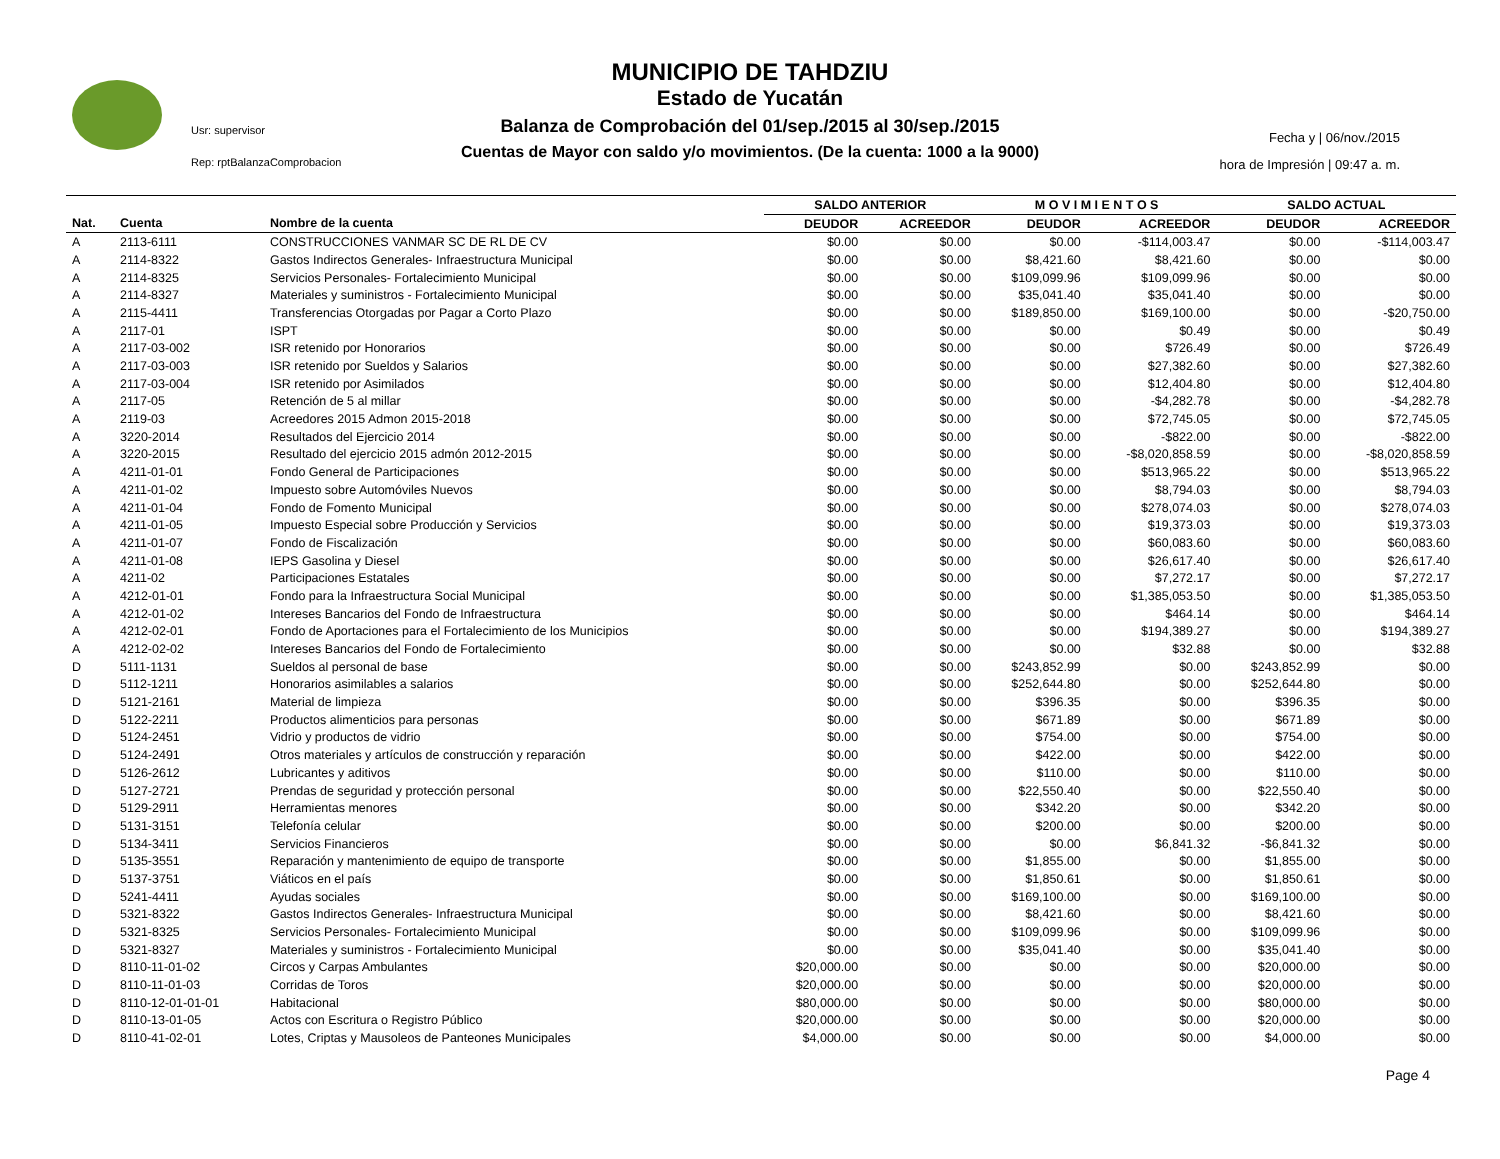Usr: supervisor
Rep: rptBalanzaComprobacion
MUNICIPIO DE TAHDZIU
Estado de Yucatán
Balanza de Comprobación del 01/sep./2015 al 30/sep./2015
Cuentas de Mayor con saldo y/o movimientos. (De la cuenta: 1000 a la 9000)
Fecha y | 06/nov./2015
hora de Impresión | 09:47 a. m.
| | | | SALDO ANTERIOR | | M O V I M I E N T O S | | SALDO ACTUAL | |
| --- | --- | --- | --- | --- | --- | --- | --- | --- |
| Nat. | Cuenta | Nombre de la cuenta | DEUDOR | ACREEDOR | DEUDOR | ACREEDOR | DEUDOR | ACREEDOR |
| A | 2113-6111 | CONSTRUCCIONES VANMAR SC DE RL DE CV | $0.00 | $0.00 | $0.00 | -$114,003.47 | $0.00 | -$114,003.47 |
| A | 2114-8322 | Gastos Indirectos Generales- Infraestructura Municipal | $0.00 | $0.00 | $8,421.60 | $8,421.60 | $0.00 | $0.00 |
| A | 2114-8325 | Servicios Personales- Fortalecimiento Municipal | $0.00 | $0.00 | $109,099.96 | $109,099.96 | $0.00 | $0.00 |
| A | 2114-8327 | Materiales y suministros - Fortalecimiento Municipal | $0.00 | $0.00 | $35,041.40 | $35,041.40 | $0.00 | $0.00 |
| A | 2115-4411 | Transferencias Otorgadas por Pagar a Corto Plazo | $0.00 | $0.00 | $189,850.00 | $169,100.00 | $0.00 | -$20,750.00 |
| A | 2117-01 | ISPT | $0.00 | $0.00 | $0.00 | $0.49 | $0.00 | $0.49 |
| A | 2117-03-002 | ISR retenido por Honorarios | $0.00 | $0.00 | $0.00 | $726.49 | $0.00 | $726.49 |
| A | 2117-03-003 | ISR retenido por Sueldos y Salarios | $0.00 | $0.00 | $0.00 | $27,382.60 | $0.00 | $27,382.60 |
| A | 2117-03-004 | ISR retenido por Asimilados | $0.00 | $0.00 | $0.00 | $12,404.80 | $0.00 | $12,404.80 |
| A | 2117-05 | Retención de 5 al millar | $0.00 | $0.00 | $0.00 | -$4,282.78 | $0.00 | -$4,282.78 |
| A | 2119-03 | Acreedores 2015 Admon 2015-2018 | $0.00 | $0.00 | $0.00 | $72,745.05 | $0.00 | $72,745.05 |
| A | 3220-2014 | Resultados del Ejercicio 2014 | $0.00 | $0.00 | $0.00 | -$822.00 | $0.00 | -$822.00 |
| A | 3220-2015 | Resultado del ejercicio 2015 admón 2012-2015 | $0.00 | $0.00 | $0.00 | -$8,020,858.59 | $0.00 | -$8,020,858.59 |
| A | 4211-01-01 | Fondo General de Participaciones | $0.00 | $0.00 | $0.00 | $513,965.22 | $0.00 | $513,965.22 |
| A | 4211-01-02 | Impuesto sobre Automóviles Nuevos | $0.00 | $0.00 | $0.00 | $8,794.03 | $0.00 | $8,794.03 |
| A | 4211-01-04 | Fondo de Fomento Municipal | $0.00 | $0.00 | $0.00 | $278,074.03 | $0.00 | $278,074.03 |
| A | 4211-01-05 | Impuesto Especial sobre Producción y Servicios | $0.00 | $0.00 | $0.00 | $19,373.03 | $0.00 | $19,373.03 |
| A | 4211-01-07 | Fondo de Fiscalización | $0.00 | $0.00 | $0.00 | $60,083.60 | $0.00 | $60,083.60 |
| A | 4211-01-08 | IEPS Gasolina y Diesel | $0.00 | $0.00 | $0.00 | $26,617.40 | $0.00 | $26,617.40 |
| A | 4211-02 | Participaciones Estatales | $0.00 | $0.00 | $0.00 | $7,272.17 | $0.00 | $7,272.17 |
| A | 4212-01-01 | Fondo para la Infraestructura Social Municipal | $0.00 | $0.00 | $0.00 | $1,385,053.50 | $0.00 | $1,385,053.50 |
| A | 4212-01-02 | Intereses Bancarios del Fondo de Infraestructura | $0.00 | $0.00 | $0.00 | $464.14 | $0.00 | $464.14 |
| A | 4212-02-01 | Fondo de Aportaciones para el Fortalecimiento de los Municipios | $0.00 | $0.00 | $0.00 | $194,389.27 | $0.00 | $194,389.27 |
| A | 4212-02-02 | Intereses Bancarios del Fondo de Fortalecimiento | $0.00 | $0.00 | $0.00 | $32.88 | $0.00 | $32.88 |
| D | 5111-1131 | Sueldos al personal de base | $0.00 | $0.00 | $243,852.99 | $0.00 | $243,852.99 | $0.00 |
| D | 5112-1211 | Honorarios asimilables a salarios | $0.00 | $0.00 | $252,644.80 | $0.00 | $252,644.80 | $0.00 |
| D | 5121-2161 | Material de limpieza | $0.00 | $0.00 | $396.35 | $0.00 | $396.35 | $0.00 |
| D | 5122-2211 | Productos alimenticios para personas | $0.00 | $0.00 | $671.89 | $0.00 | $671.89 | $0.00 |
| D | 5124-2451 | Vidrio y productos de vidrio | $0.00 | $0.00 | $754.00 | $0.00 | $754.00 | $0.00 |
| D | 5124-2491 | Otros materiales y artículos de construcción y reparación | $0.00 | $0.00 | $422.00 | $0.00 | $422.00 | $0.00 |
| D | 5126-2612 | Lubricantes y aditivos | $0.00 | $0.00 | $110.00 | $0.00 | $110.00 | $0.00 |
| D | 5127-2721 | Prendas de seguridad y protección personal | $0.00 | $0.00 | $22,550.40 | $0.00 | $22,550.40 | $0.00 |
| D | 5129-2911 | Herramientas menores | $0.00 | $0.00 | $342.20 | $0.00 | $342.20 | $0.00 |
| D | 5131-3151 | Telefonía celular | $0.00 | $0.00 | $200.00 | $0.00 | $200.00 | $0.00 |
| D | 5134-3411 | Servicios Financieros | $0.00 | $0.00 | $0.00 | $6,841.32 | -$6,841.32 | $0.00 |
| D | 5135-3551 | Reparación y mantenimiento de equipo de transporte | $0.00 | $0.00 | $1,855.00 | $0.00 | $1,855.00 | $0.00 |
| D | 5137-3751 | Viáticos en el país | $0.00 | $0.00 | $1,850.61 | $0.00 | $1,850.61 | $0.00 |
| D | 5241-4411 | Ayudas sociales | $0.00 | $0.00 | $169,100.00 | $0.00 | $169,100.00 | $0.00 |
| D | 5321-8322 | Gastos Indirectos Generales- Infraestructura Municipal | $0.00 | $0.00 | $8,421.60 | $0.00 | $8,421.60 | $0.00 |
| D | 5321-8325 | Servicios Personales- Fortalecimiento Municipal | $0.00 | $0.00 | $109,099.96 | $0.00 | $109,099.96 | $0.00 |
| D | 5321-8327 | Materiales y suministros - Fortalecimiento Municipal | $0.00 | $0.00 | $35,041.40 | $0.00 | $35,041.40 | $0.00 |
| D | 8110-11-01-02 | Circos y Carpas Ambulantes | $20,000.00 | $0.00 | $0.00 | $0.00 | $20,000.00 | $0.00 |
| D | 8110-11-01-03 | Corridas de Toros | $20,000.00 | $0.00 | $0.00 | $0.00 | $20,000.00 | $0.00 |
| D | 8110-12-01-01-01 | Habitacional | $80,000.00 | $0.00 | $0.00 | $0.00 | $80,000.00 | $0.00 |
| D | 8110-13-01-05 | Actos con Escritura o Registro Público | $20,000.00 | $0.00 | $0.00 | $0.00 | $20,000.00 | $0.00 |
| D | 8110-41-02-01 | Lotes, Criptas y Mausoleos de Panteones Municipales | $4,000.00 | $0.00 | $0.00 | $0.00 | $4,000.00 | $0.00 |
Page 4